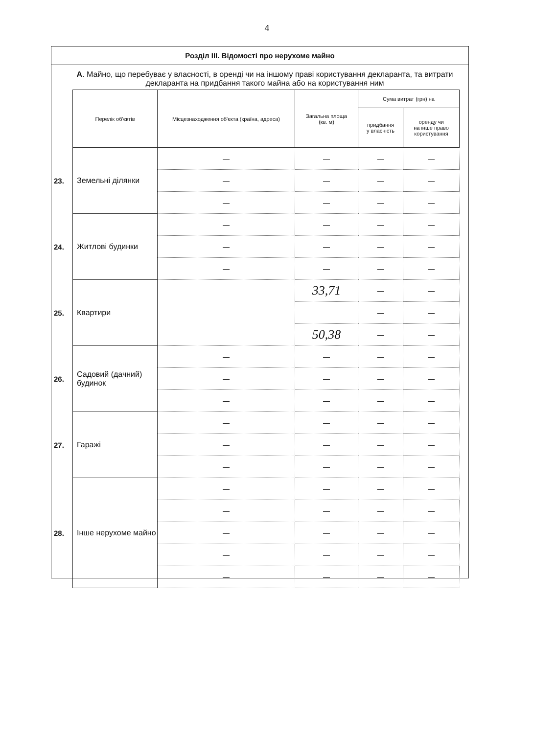4
Розділ III. Відомості про нерухоме майно
А. Майно, що перебуває у власності, в оренді чи на іншому праві користування декларанта, та витрати декларанта на придбання такого майна або на користування ним
| | Перелік об'єктів | Місцезнаходження об'єкта (країна, адреса) | Загальна площа (кв. м) | Сума витрат (грн) на | |
| --- | --- | --- | --- | --- | --- |
| | | | | придбання у власність | оренду чи на інше право користування |
| 23. | Земельні ділянки | — | — | — | — |
| | | — | — | — | — |
| | | — | — | — | — |
| 24. | Житлові будинки | — | — | — | — |
| | | — | — | — | — |
| | | — | — | — | — |
| 25. | Квартири | | 33,71 | — | — |
| | | | | — | — |
| | | | 50,38 | — | — |
| 26. | Садовий (дачний) будинок | — | — | — | — |
| | | — | — | — | — |
| | | — | — | — | — |
| 27. | Гаражі | — | — | — | — |
| | | — | — | — | — |
| | | — | — | — | — |
| 28. | Інше нерухоме майно | — | — | — | — |
| | | — | — | — | — |
| | | — | — | — | — |
| | | — | — | — | — |
| | | — | — | — | — |